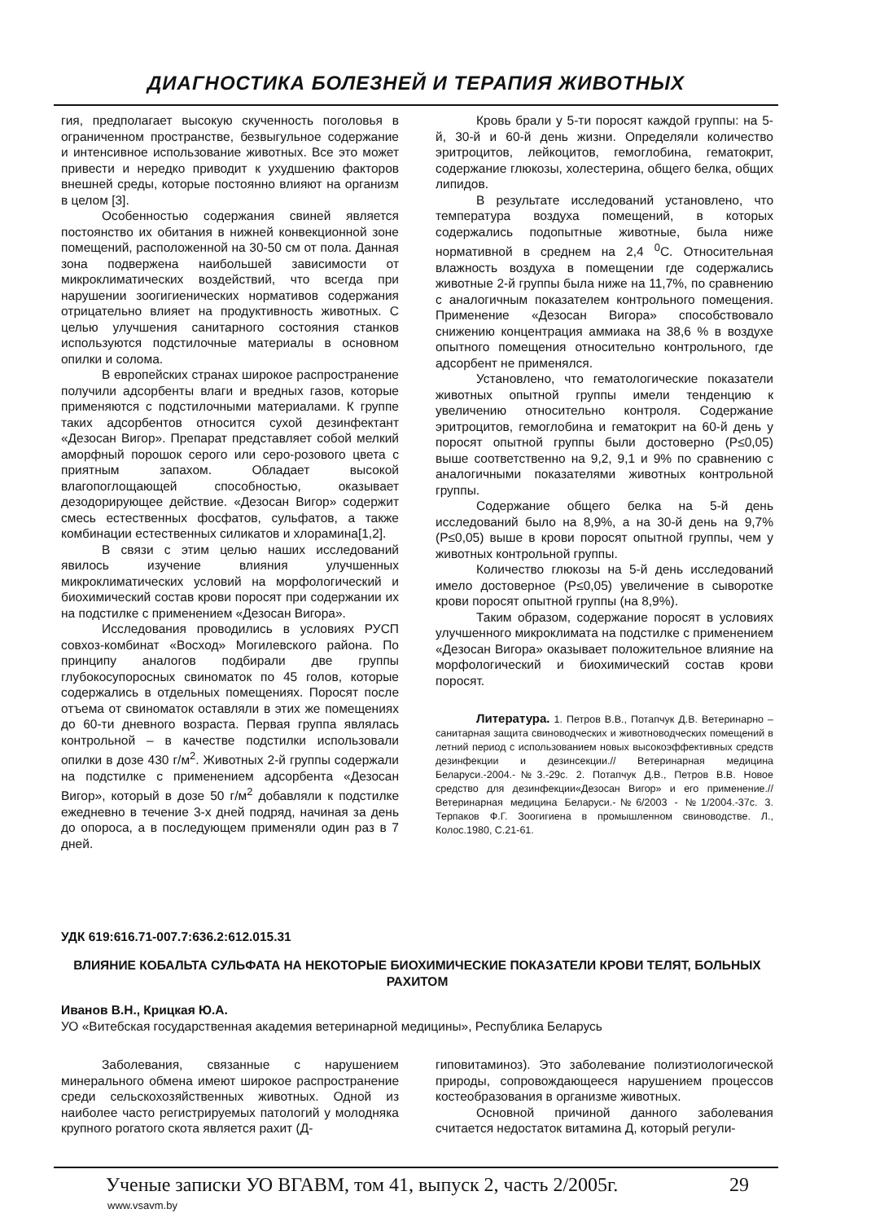ДИАГНОСТИКА БОЛЕЗНЕЙ И ТЕРАПИЯ ЖИВОТНЫХ
гия, предполагает высокую скученность поголовья в ограниченном пространстве, безвыгульное содержание и интенсивное использование животных. Все это может привести и нередко приводит к ухудшению факторов внешней среды, которые постоянно влияют на организм в целом [3].
Особенностью содержания свиней является постоянство их обитания в нижней конвекционной зоне помещений, расположенной на 30-50 см от пола. Данная зона подвержена наибольшей зависимости от микроклиматических воздействий, что всегда при нарушении зоогигиенических нормативов содержания отрицательно влияет на продуктивность животных. С целью улучшения санитарного состояния станков используются подстилочные материалы в основном опилки и солома.
В европейских странах широкое распространение получили адсорбенты влаги и вредных газов, которые применяются с подстилочными материалами. К группе таких адсорбентов относится сухой дезинфектант «Дезосан Вигор». Препарат представляет собой мелкий аморфный порошок серого или серо-розового цвета с приятным запахом. Обладает высокой влагопоглощающей способностью, оказывает дезодорирующее действие. «Дезосан Вигор» содержит смесь естественных фосфатов, сульфатов, а также комбинации естественных силикатов и хлорамина[1,2].
В связи с этим целью наших исследований явилось изучение влияния улучшенных микроклиматических условий на морфологический и биохимический состав крови поросят при содержании их на подстилке с применением «Дезосан Вигора».
Исследования проводились в условиях РУСП совхоз-комбинат «Восход» Могилевского района. По принципу аналогов подбирали две группы глубокосупоросных свиноматок по 45 голов, которые содержались в отдельных помещениях. Поросят после отъема от свиноматок оставляли в этих же помещениях до 60-ти дневного возраста. Первая группа являлась контрольной – в качестве подстилки использовали опилки в дозе 430 г/м<sup>2</sup>. Животных 2-й группы содержали на подстилке с применением адсорбента «Дезосан Вигор», который в дозе 50 г/м<sup>2</sup> добавляли к подстилке ежедневно в течение 3-х дней подряд, начиная за день до опороса, а в последующем применяли один раз в 7 дней.
Кровь брали у 5-ти поросят каждой группы: на 5-й, 30-й и 60-й день жизни. Определяли количество эритроцитов, лейкоцитов, гемоглобина, гематокрит, содержание глюкозы, холестерина, общего белка, общих липидов.
В результате исследований установлено, что температура воздуха помещений, в которых содержались подопытные животные, была ниже нормативной в среднем на 2,4 <sup>0</sup>С. Относительная влажность воздуха в помещении где содержались животные 2-й группы была ниже на 11,7%, по сравнению с аналогичным показателем контрольного помещения. Применение «Дезосан Вигора» способствовало снижению концентрация аммиака на 38,6 % в воздухе опытного помещения относительно контрольного, где адсорбент не применялся.
Установлено, что гематологические показатели животных опытной группы имели тенденцию к увеличению относительно контроля. Содержание эритроцитов, гемоглобина и гематокрит на 60-й день у поросят опытной группы были достоверно (Р≤0,05) выше соответственно на 9,2, 9,1 и 9% по сравнению с аналогичными показателями животных контрольной группы.
Содержание общего белка на 5-й день исследований было на 8,9%, а на 30-й день на 9,7% (Р≤0,05) выше в крови поросят опытной группы, чем у животных контрольной группы.
Количество глюкозы на 5-й день исследований имело достоверное (Р≤0,05) увеличение в сыворотке крови поросят опытной группы (на 8,9%).
Таким образом, содержание поросят в условиях улучшенного микроклимата на подстилке с применением «Дезосан Вигора» оказывает положительное влияние на морфологический и биохимический состав крови поросят.
Литература. 1. Петров В.В., Потапчук Д.В. Ветеринарно – санитарная защита свиноводческих и животноводческих помещений в летний период с использованием новых высокоэффективных средств дезинфекции и дезинсекции.// Ветеринарная медицина Беларуси.-2004.-№3.-29с. 2. Потапчук Д.В., Петров В.В. Новое средство для дезинфекции«Дезосан Вигор» и его применение.// Ветеринарная медицина Беларуси.-№6/2003 - №1/2004.-37с. 3. Терпаков Ф.Г. Зоогигиена в промышленном свиноводстве. Л., Колос.1980, С.21-61.
УДК 619:616.71-007.7:636.2:612.015.31
ВЛИЯНИЕ КОБАЛЬТА СУЛЬФАТА НА НЕКОТОРЫЕ БИОХИМИЧЕСКИЕ ПОКАЗАТЕЛИ КРОВИ ТЕЛЯТ, БОЛЬНЫХ РАХИТОМ
Иванов В.Н., Крицкая Ю.А.
УО «Витебская государственная академия ветеринарной медицины», Республика Беларусь
Заболевания, связанные с нарушением минерального обмена имеют широкое распространение среди сельскохозяйственных животных. Одной из наиболее часто регистрируемых патологий у молодняка крупного рогатого скота является рахит (Д-
гиповитаминоз). Это заболевание полиэтиологической природы, сопровождающееся нарушением процессов костеобразования в организме животных.
Основной причиной данного заболевания считается недостаток витамина Д, который регули-
Ученые записки УО ВГАВМ, том 41, выпуск 2, часть 2/2005г. 29
www.vsavm.by